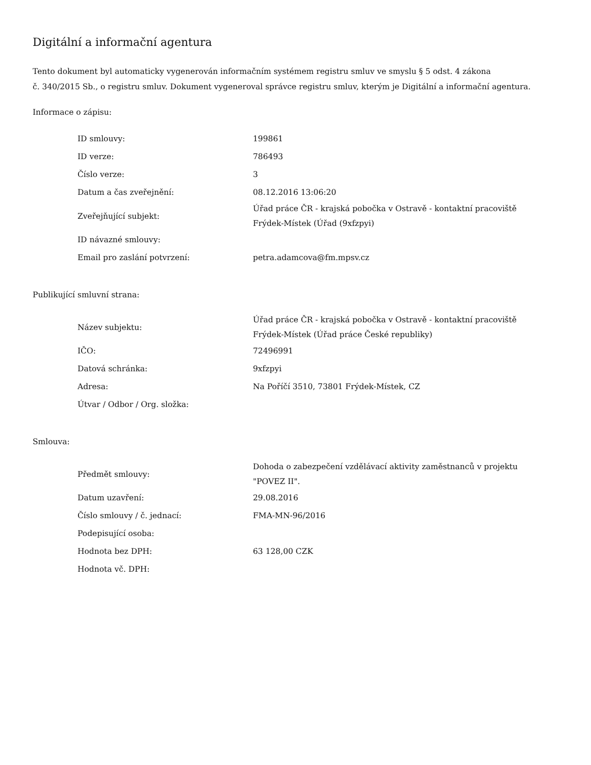Digitální a informační agentura
Tento dokument byl automaticky vygenerován informačním systémem registru smluv ve smyslu § 5 odst. 4 zákona
č. 340/2015 Sb., o registru smluv. Dokument vygeneroval správce registru smluv, kterým je Digitální a informační agentura.
Informace o zápisu:
| ID smlouvy: | 199861 |
| ID verze: | 786493 |
| Číslo verze: | 3 |
| Datum a čas zveřejnění: | 08.12.2016 13:06:20 |
| Zveřejňující subjekt: | Úřad práce ČR - krajská pobočka v Ostravě - kontaktní pracoviště Frýdek-Místek (Úřad (9xfzpyi) |
| ID návazné smlouvy: | |
| Email pro zaslání potvrzení: | petra.adamcova@fm.mpsv.cz |
Publikující smluvní strana:
| Název subjektu: | Úřad práce ČR - krajská pobočka v Ostravě - kontaktní pracoviště Frýdek-Místek (Úřad práce České republiky) |
| IČO: | 72496991 |
| Datová schránka: | 9xfzpyi |
| Adresa: | Na Poříčí 3510, 73801 Frýdek-Místek, CZ |
| Útvar / Odbor / Org. složka: | |
Smlouva:
| Předmět smlouvy: | Dohoda o zabezpečení vzdělávací aktivity zaměstnanců v projektu "POVEZ II". |
| Datum uzavření: | 29.08.2016 |
| Číslo smlouvy / č. jednací: | FMA-MN-96/2016 |
| Podepisující osoba: | |
| Hodnota bez DPH: | 63 128,00 CZK |
| Hodnota vč. DPH: | |